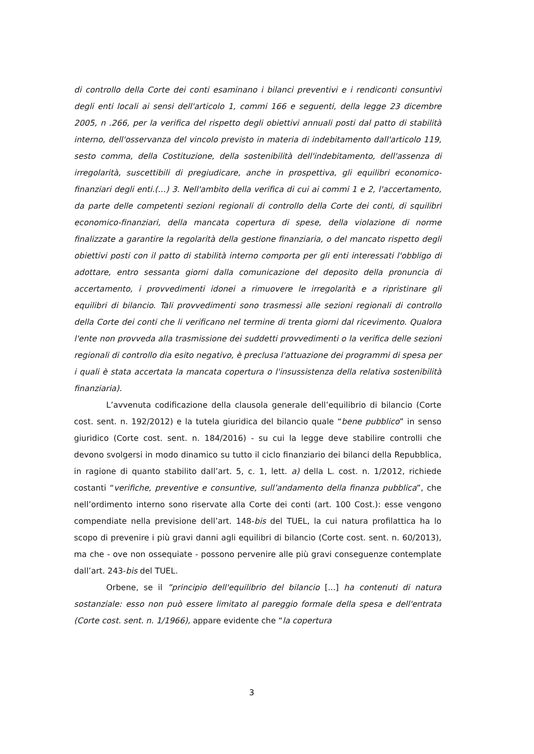di controllo della Corte dei conti esaminano i bilanci preventivi e i rendiconti consuntivi degli enti locali ai sensi dell'articolo 1, commi 166 e seguenti, della legge 23 dicembre 2005, n .266, per la verifica del rispetto degli obiettivi annuali posti dal patto di stabilità interno, dell'osservanza del vincolo previsto in materia di indebitamento dall'articolo 119, sesto comma, della Costituzione, della sostenibilità dell'indebitamento, dell'assenza di irregolarità, suscettibili di pregiudicare, anche in prospettiva, gli equilibri economico-finanziari degli enti.(…) 3. Nell'ambito della verifica di cui ai commi 1 e 2, l'accertamento, da parte delle competenti sezioni regionali di controllo della Corte dei conti, di squilibri economico-finanziari, della mancata copertura di spese, della violazione di norme finalizzate a garantire la regolarità della gestione finanziaria, o del mancato rispetto degli obiettivi posti con il patto di stabilità interno comporta per gli enti interessati l'obbligo di adottare, entro sessanta giorni dalla comunicazione del deposito della pronuncia di accertamento, i provvedimenti idonei a rimuovere le irregolarità e a ripristinare gli equilibri di bilancio. Tali provvedimenti sono trasmessi alle sezioni regionali di controllo della Corte dei conti che li verificano nel termine di trenta giorni dal ricevimento. Qualora l'ente non provveda alla trasmissione dei suddetti provvedimenti o la verifica delle sezioni regionali di controllo dia esito negativo, è preclusa l'attuazione dei programmi di spesa per i quali è stata accertata la mancata copertura o l'insussistenza della relativa sostenibilità finanziaria).
L’avvenuta codificazione della clausola generale dell’equilibrio di bilancio (Corte cost. sent. n. 192/2012) e la tutela giuridica del bilancio quale “bene pubblico” in senso giuridico (Corte cost. sent. n. 184/2016) - su cui la legge deve stabilire controlli che devono svolgersi in modo dinamico su tutto il ciclo finanziario dei bilanci della Repubblica, in ragione di quanto stabilito dall’art. 5, c. 1, lett. a) della L. cost. n. 1/2012, richiede costanti “verifiche, preventive e consuntive, sull’andamento della finanza pubblica”, che nell’ordimento interno sono riservate alla Corte dei conti (art. 100 Cost.): esse vengono compendiate nella previsione dell’art. 148-bis del TUEL, la cui natura profilattica ha lo scopo di prevenire i più gravi danni agli equilibri di bilancio (Corte cost. sent. n. 60/2013), ma che - ove non ossequiate - possono pervenire alle più gravi conseguenze contemplate dall’art. 243-bis del TUEL.
Orbene, se il ”principio dell'equilibrio del bilancio [...] ha contenuti di natura sostanziale: esso non può essere limitato al pareggio formale della spesa e dell'entrata (Corte cost. sent. n. 1/1966), appare evidente che “la copertura
3